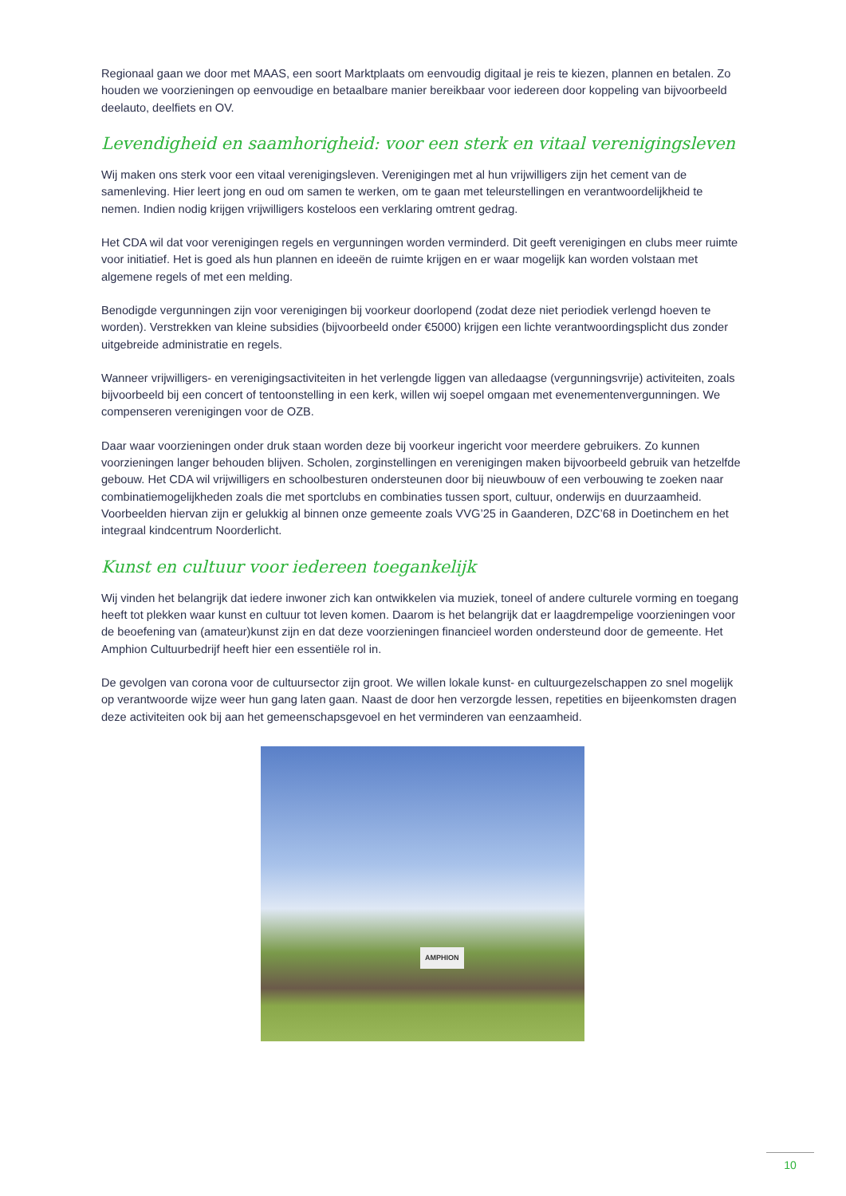Regionaal gaan we door met MAAS, een soort Marktplaats om eenvoudig digitaal je reis te kiezen, plannen en betalen. Zo houden we voorzieningen op eenvoudige en betaalbare manier bereikbaar voor iedereen door koppeling van bijvoorbeeld deelauto, deelfiets en OV.
Levendigheid en saamhorigheid: voor een sterk en vitaal verenigingsleven
Wij maken ons sterk voor een vitaal verenigingsleven. Verenigingen met al hun vrijwilligers zijn het cement van de samenleving. Hier leert jong en oud om samen te werken, om te gaan met teleurstellingen en verantwoordelijkheid te nemen. Indien nodig krijgen vrijwilligers kosteloos een verklaring omtrent gedrag.
Het CDA wil dat voor verenigingen regels en vergunningen worden verminderd. Dit geeft verenigingen en clubs meer ruimte voor initiatief. Het is goed als hun plannen en ideeën de ruimte krijgen en er waar mogelijk kan worden volstaan met algemene regels of met een melding.
Benodigde vergunningen zijn voor verenigingen bij voorkeur doorlopend (zodat deze niet periodiek verlengd hoeven te worden). Verstrekken van kleine subsidies (bijvoorbeeld onder €5000) krijgen een lichte verantwoordingsplicht dus zonder uitgebreide administratie en regels.
Wanneer vrijwilligers- en verenigingsactiviteiten in het verlengde liggen van alledaagse (vergunningsvrije) activiteiten, zoals bijvoorbeeld bij een concert of tentoonstelling in een kerk, willen wij soepel omgaan met evenementenvergunningen. We compenseren verenigingen voor de OZB.
Daar waar voorzieningen onder druk staan worden deze bij voorkeur ingericht voor meerdere gebruikers. Zo kunnen voorzieningen langer behouden blijven. Scholen, zorginstellingen en verenigingen maken bijvoorbeeld gebruik van hetzelfde gebouw. Het CDA wil vrijwilligers en schoolbesturen ondersteunen door bij nieuwbouw of een verbouwing te zoeken naar combinatiemogelijkheden zoals die met sportclubs en combinaties tussen sport, cultuur, onderwijs en duurzaamheid. Voorbeelden hiervan zijn er gelukkig al binnen onze gemeente zoals VVG’25 in Gaanderen, DZC’68 in Doetinchem en het integraal kindcentrum Noorderlicht.
Kunst en cultuur voor iedereen toegankelijk
Wij vinden het belangrijk dat iedere inwoner zich kan ontwikkelen via muziek, toneel of andere culturele vorming en toegang heeft tot plekken waar kunst en cultuur tot leven komen. Daarom is het belangrijk dat er laagdrempelige voorzieningen voor de beoefening van (amateur)kunst zijn en dat deze voorzieningen financieel worden ondersteund door de gemeente. Het Amphion Cultuurbedrijf heeft hier een essentiële rol in.
De gevolgen van corona voor de cultuursector zijn groot. We willen lokale kunst- en cultuurgezelschappen zo snel mogelijk op verantwoorde wijze weer hun gang laten gaan. Naast de door hen verzorgde lessen, repetities en bijeenkomsten dragen deze activiteiten ook bij aan het gemeenschapsgevoel en het verminderen van eenzaamheid.
AMPHION
10